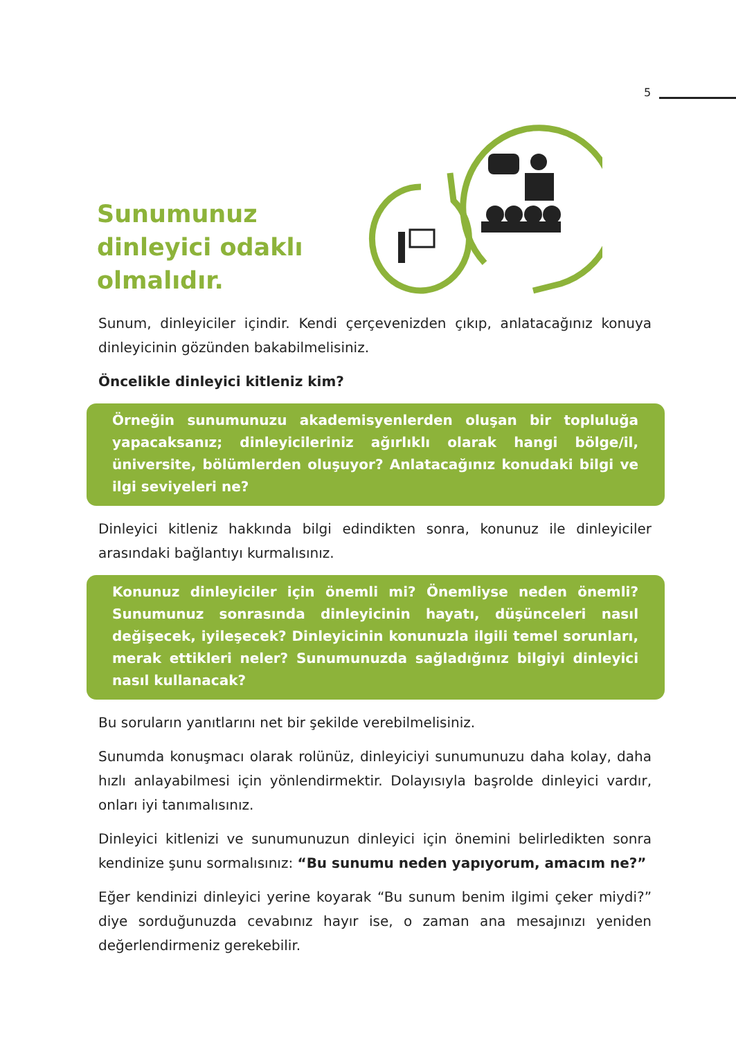5
Sunumunuz dinleyici odaklı olmalıdır.
Sunum, dinleyiciler içindir. Kendi çerçevenizden çıkıp, anlatacağınız konuya dinleyicinin gözünden bakabilmelisiniz.
Öncelikle dinleyici kitleniz kim?
Örneğin sunumunuzu akademisyenlerden oluşan bir topluluğa yapacaksanız; dinleyicileriniz ağırlıklı olarak hangi bölge/il, üniversite, bölümlerden oluşuyor? Anlatacağınız konudaki bilgi ve ilgi seviyeleri ne?
Dinleyici kitleniz hakkında bilgi edindikten sonra, konunuz ile dinleyiciler arasındaki bağlantıyı kurmalısınız.
Konunuz dinleyiciler için önemli mi? Önemliyse neden önemli? Sunumunuz sonrasında dinleyicinin hayatı, düşünceleri nasıl değişecek, iyileşecek? Dinleyicinin konunuzla ilgili temel sorunları, merak ettikleri neler? Sunumunuzda sağladığınız bilgiyi dinleyici nasıl kullanacak?
Bu soruların yanıtlarını net bir şekilde verebilmelisiniz.
Sunumda konuşmacı olarak rolünüz, dinleyiciyi sunumunuzu daha kolay, daha hızlı anlayabilmesi için yönlendirmektir. Dolayısıyla başrolde dinleyici vardır, onları iyi tanımalısınız.
Dinleyici kitlenizi ve sunumunuzun dinleyici için önemini belirledikten sonra kendinize şunu sormalısınız: “Bu sunumu neden yapıyorum, amacım ne?”
Eğer kendinizi dinleyici yerine koyarak “Bu sunum benim ilgimi çeker miydi?” diye sorduğunuzda cevabınız hayır ise, o zaman ana mesajınızı yeniden değerlendirmeniz gerekebilir.